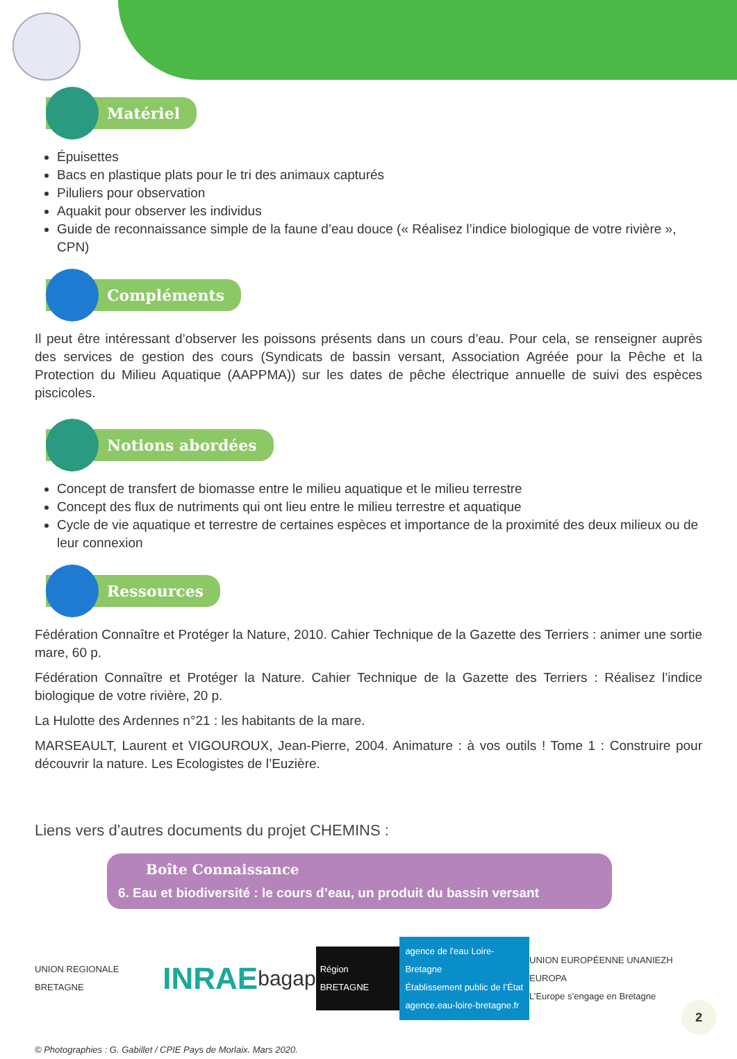Matériel
Épuisettes
Bacs en plastique plats pour le tri des animaux capturés
Piluliers pour observation
Aquakit pour observer les individus
Guide de reconnaissance simple de la faune d’eau douce (« Réalisez l’indice biologique de votre rivière », CPN)
Compléments
Il peut être intéressant d’observer les poissons présents dans un cours d’eau. Pour cela, se renseigner auprès des services de gestion des cours (Syndicats de bassin versant, Association Agréée pour la Pêche et la Protection du Milieu Aquatique (AAPPMA)) sur les dates de pêche électrique annuelle de suivi des espèces piscicoles.
Notions abordées
Concept de transfert de biomasse entre le milieu aquatique et le milieu terrestre
Concept des flux de nutriments qui ont lieu entre le milieu terrestre et aquatique
Cycle de vie aquatique et terrestre de certaines espèces et importance de la proximité des deux milieux ou de leur connexion
Ressources
Fédération Connaître et Protéger la Nature, 2010. Cahier Technique de la Gazette des Terriers : animer une sortie mare, 60 p.
Fédération Connaître et Protéger la Nature. Cahier Technique de la Gazette des Terriers : Réalisez l’indice biologique de votre rivière, 20 p.
La Hulotte des Ardennes n°21 : les habitants de la mare.
MARSEAULT, Laurent et VIGOUROUX, Jean-Pierre, 2004. Animature : à vos outils ! Tome 1 : Construire pour découvrir la nature. Les Ecologistes de l’Euzière.
Liens vers d’autres documents du projet CHEMINS :
Boîte Connaissance
6. Eau et biodiversité : le cours d’eau, un produit du bassin versant
UNION REGIONALE BRETAGNE INRAE bagap Région BRETAGNE agence de l'eau Loire-Bretagne
Établissement public de l’État
agence.eau-loire-bretagne.fr UNION EUROPÉENNE UNANIEZH EUROPA
L’Europe s’engage en Bretagne
© Photographies : G. Gabillet / CPIE Pays de Morlaix. Mars 2020.
2